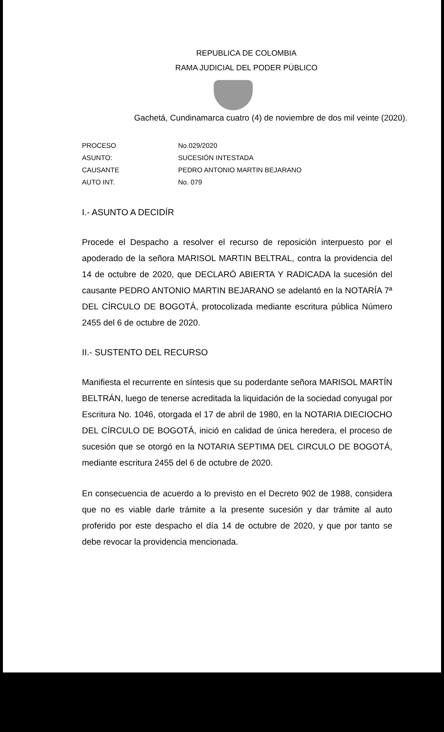REPUBLICA DE COLOMBIA
RAMA JUDICIAL DEL PODER PÚBLICO
Gachetá, Cundinamarca cuatro (4) de noviembre de dos mil veinte (2020).
| PROCESO | No.029/2020 |
| ASUNTO: | SUCESIÓN INTESTADA |
| CAUSANTE | PEDRO ANTONIO MARTIN BEJARANO |
| AUTO INT. | No. 079 |
I.- ASUNTO A DECIDÍR
Procede el Despacho a resolver el recurso de reposición interpuesto por el apoderado de la señora MARISOL MARTIN BELTRAL, contra la providencia del 14 de octubre de 2020, que DECLARÓ ABIERTA Y RADICADA la sucesión del causante PEDRO ANTONIO MARTIN BEJARANO se adelantó en la NOTARÍA 7ª DEL CÍRCULO DE BOGOTÁ, protocolizada mediante escritura pública Número 2455 del 6 de octubre de 2020.
II.- SUSTENTO DEL RECURSO
Manifiesta el recurrente en síntesis que su poderdante señora MARISOL MARTÍN BELTRÁN, luego de tenerse acreditada la liquidación de la sociedad conyugal por Escritura No. 1046, otorgada el 17 de abril de 1980, en la NOTARIA DIECIOCHO DEL CÍRCULO DE BOGOTÁ, inició en calidad de única heredera, el proceso de sucesión que se otorgó en la NOTARIA SEPTIMA DEL CIRCULO DE BOGOTÁ, mediante escritura 2455 del 6 de octubre de 2020.
En consecuencia de acuerdo a lo previsto en el Decreto 902 de 1988, considera que no es viable darle trámite a la presente sucesión y dar trámite al auto proferido por este despacho el día 14 de octubre de 2020, y que por tanto se debe revocar la providencia mencionada.